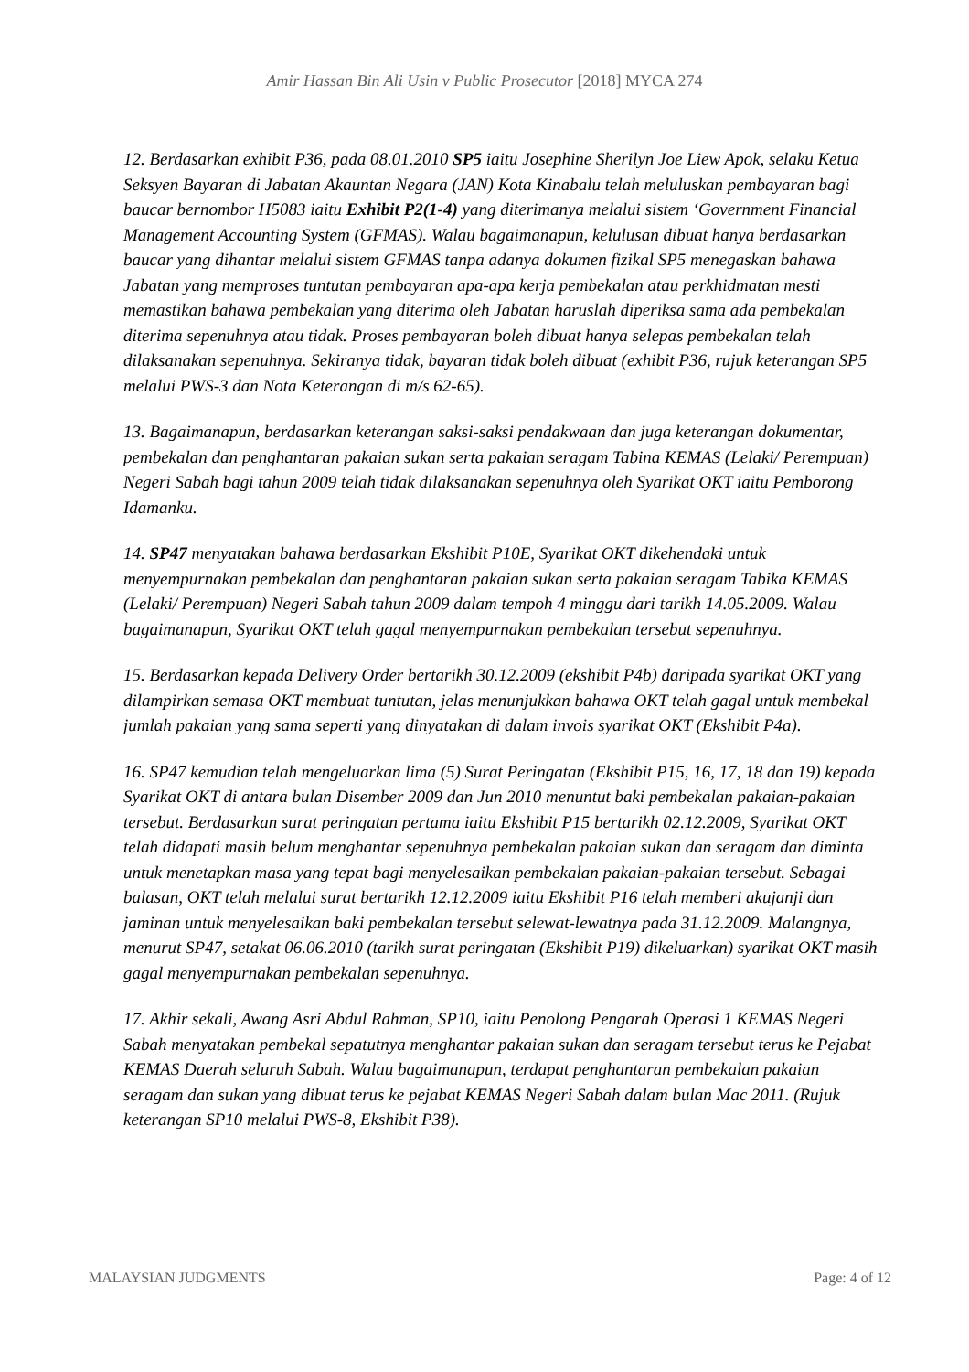Amir Hassan Bin Ali Usin v Public Prosecutor [2018] MYCA 274
12. Berdasarkan exhibit P36, pada 08.01.2010 SP5 iaitu Josephine Sherilyn Joe Liew Apok, selaku Ketua Seksyen Bayaran di Jabatan Akauntan Negara (JAN) Kota Kinabalu telah meluluskan pembayaran bagi baucar bernombor H5083 iaitu Exhibit P2(1-4) yang diterimanya melalui sistem ‘Government Financial Management Accounting System (GFMAS). Walau bagaimanapun, kelulusan dibuat hanya berdasarkan baucar yang dihantar melalui sistem GFMAS tanpa adanya dokumen fizikal SP5 menegaskan bahawa Jabatan yang memproses tuntutan pembayaran apa-apa kerja pembekalan atau perkhidmatan mesti memastikan bahawa pembekalan yang diterima oleh Jabatan haruslah diperiksa sama ada pembekalan diterima sepenuhnya atau tidak. Proses pembayaran boleh dibuat hanya selepas pembekalan telah dilaksanakan sepenuhnya. Sekiranya tidak, bayaran tidak boleh dibuat (exhibit P36, rujuk keterangan SP5 melalui PWS-3 dan Nota Keterangan di m/s 62-65).
13. Bagaimanapun, berdasarkan keterangan saksi-saksi pendakwaan dan juga keterangan dokumentar, pembekalan dan penghantaran pakaian sukan serta pakaian seragam Tabina KEMAS (Lelaki/ Perempuan) Negeri Sabah bagi tahun 2009 telah tidak dilaksanakan sepenuhnya oleh Syarikat OKT iaitu Pemborong Idamanku.
14. SP47 menyatakan bahawa berdasarkan Ekshibit P10E, Syarikat OKT dikehendaki untuk menyempurnakan pembekalan dan penghantaran pakaian sukan serta pakaian seragam Tabika KEMAS (Lelaki/ Perempuan) Negeri Sabah tahun 2009 dalam tempoh 4 minggu dari tarikh 14.05.2009. Walau bagaimanapun, Syarikat OKT telah gagal menyempurnakan pembekalan tersebut sepenuhnya.
15. Berdasarkan kepada Delivery Order bertarikh 30.12.2009 (ekshibit P4b) daripada syarikat OKT yang dilampirkan semasa OKT membuat tuntutan, jelas menunjukkan bahawa OKT telah gagal untuk membekal jumlah pakaian yang sama seperti yang dinyatakan di dalam invois syarikat OKT (Ekshibit P4a).
16. SP47 kemudian telah mengeluarkan lima (5) Surat Peringatan (Ekshibit P15, 16, 17, 18 dan 19) kepada Syarikat OKT di antara bulan Disember 2009 dan Jun 2010 menuntut baki pembekalan pakaian-pakaian tersebut. Berdasarkan surat peringatan pertama iaitu Ekshibit P15 bertarikh 02.12.2009, Syarikat OKT telah didapati masih belum menghantar sepenuhnya pembekalan pakaian sukan dan seragam dan diminta untuk menetapkan masa yang tepat bagi menyelesaikan pembekalan pakaian-pakaian tersebut. Sebagai balasan, OKT telah melalui surat bertarikh 12.12.2009 iaitu Ekshibit P16 telah memberi akujanji dan jaminan untuk menyelesaikan baki pembekalan tersebut selewat-lewatnya pada 31.12.2009. Malangnya, menurut SP47, setakat 06.06.2010 (tarikh surat peringatan (Ekshibit P19) dikeluarkan) syarikat OKT masih gagal menyempurnakan pembekalan sepenuhnya.
17. Akhir sekali, Awang Asri Abdul Rahman, SP10, iaitu Penolong Pengarah Operasi 1 KEMAS Negeri Sabah menyatakan pembekal sepatutnya menghantar pakaian sukan dan seragam tersebut terus ke Pejabat KEMAS Daerah seluruh Sabah. Walau bagaimanapun, terdapat penghantaran pembekalan pakaian seragam dan sukan yang dibuat terus ke pejabat KEMAS Negeri Sabah dalam bulan Mac 2011. (Rujuk keterangan SP10 melalui PWS-8, Ekshibit P38).
MALAYSIAN JUDGMENTS Page: 4 of 12